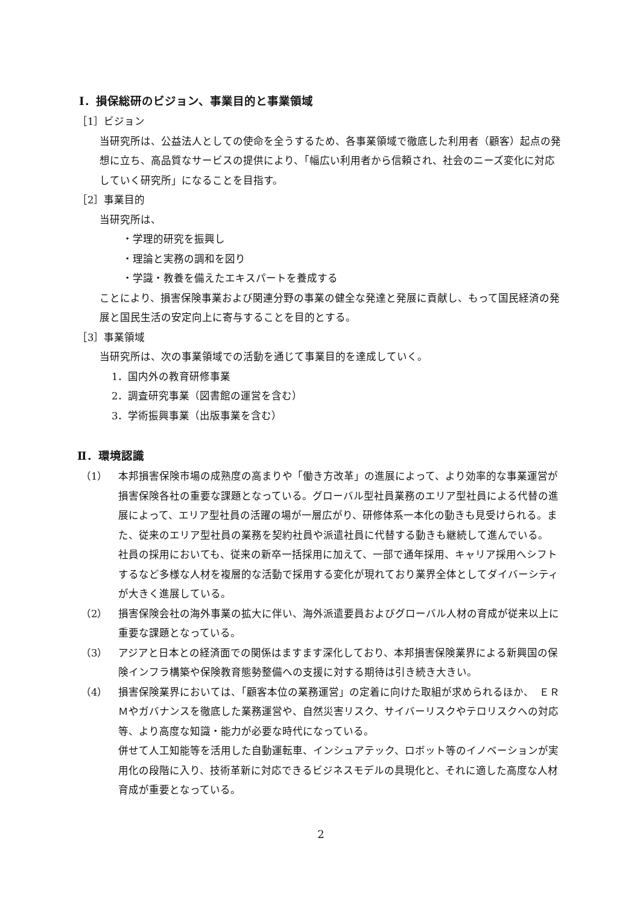Ⅰ．損保総研のビジョン、事業目的と事業領域
［1］ビジョン
当研究所は、公益法人としての使命を全うするため、各事業領域で徹底した利用者（顧客）起点の発想に立ち、高品質なサービスの提供により、「幅広い利用者から信頼され、社会のニーズ変化に対応していく研究所」になることを目指す。
［2］事業目的
当研究所は、
・学理的研究を振興し
・理論と実務の調和を図り
・学識・教養を備えたエキスパートを養成する
ことにより、損害保険事業および関連分野の事業の健全な発達と発展に貢献し、もって国民経済の発展と国民生活の安定向上に寄与することを目的とする。
［3］事業領域
当研究所は、次の事業領域での活動を通じて事業目的を達成していく。
1．国内外の教育研修事業
2．調査研究事業（図書館の運営を含む）
3．学術振興事業（出版事業を含む）
Ⅱ．環境認識
（1） 本邦損害保険市場の成熟度の高まりや「働き方改革」の進展によって、より効率的な事業運営が損害保険各社の重要な課題となっている。グローバル型社員業務のエリア型社員による代替の進展によって、エリア型社員の活躍の場が一層広がり、研修体系一本化の動きも見受けられる。また、従来のエリア型社員の業務を契約社員や派遣社員に代替する動きも継続して進んでいる。
社員の採用においても、従来の新卒一括採用に加えて、一部で通年採用、キャリア採用へシフトするなど多様な人材を複層的な活動で採用する変化が現れており業界全体としてダイバーシティが大きく進展している。
（2） 損害保険会社の海外事業の拡大に伴い、海外派遣要員およびグローバル人材の育成が従来以上に重要な課題となっている。
（3） アジアと日本との経済面での関係はますます深化しており、本邦損害保険業界による新興国の保険インフラ構築や保険教育態勢整備への支援に対する期待は引き続き大きい。
（4） 損害保険業界においては、「顧客本位の業務運営」の定着に向けた取組が求められるほか、　ＥＲＭやガバナンスを徹底した業務運営や、自然災害リスク、サイバーリスクやテロリスクへの対応等、より高度な知識・能力が必要な時代になっている。
併せて人工知能等を活用した自動運転車、インシュアテック、ロボット等のイノベーションが実用化の段階に入り、技術革新に対応できるビジネスモデルの具現化と、それに適した高度な人材育成が重要となっている。
2